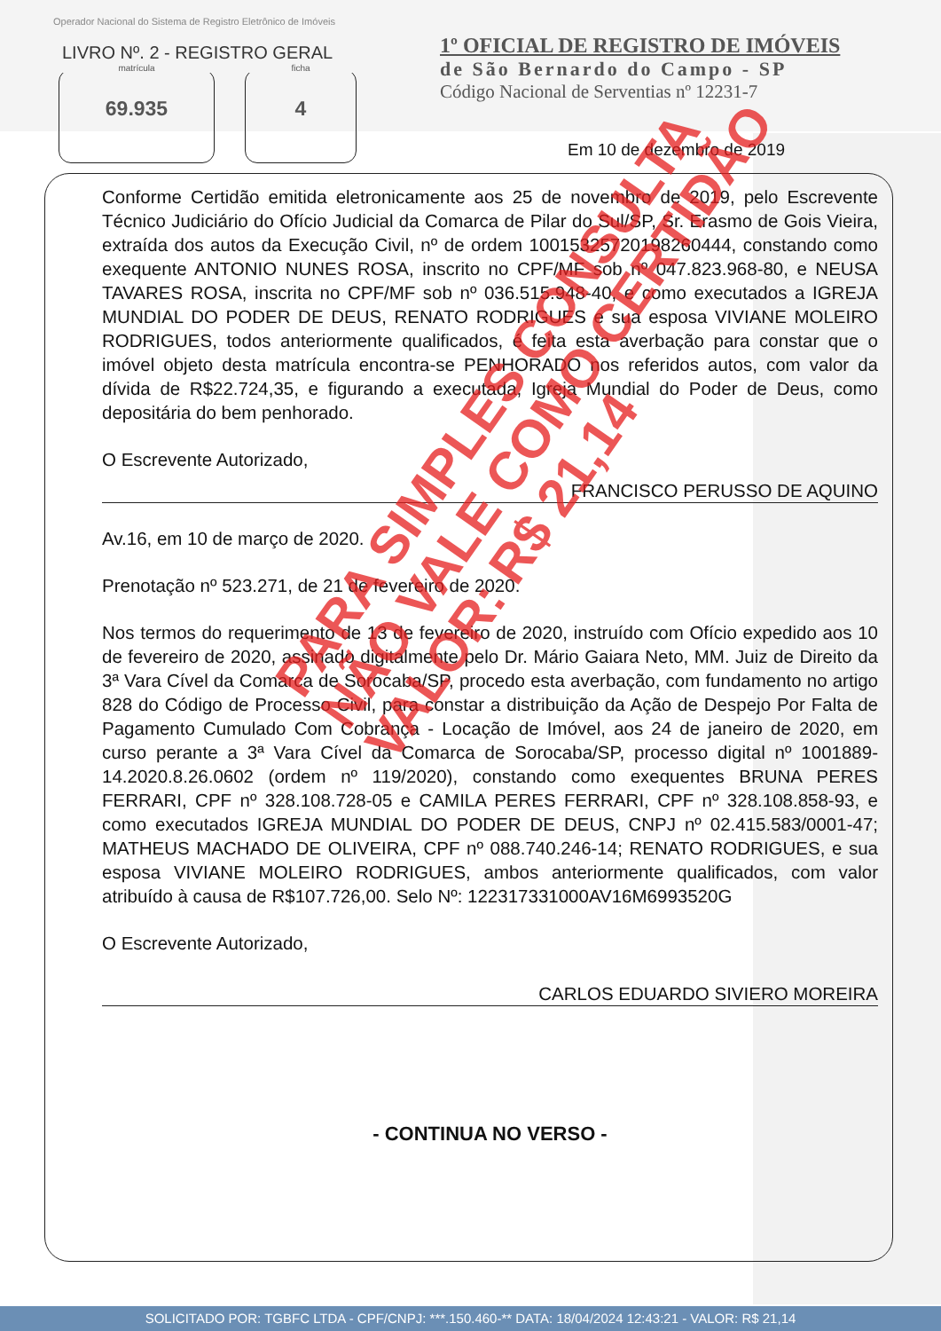Operador Nacional do Sistema de Registro Eletrônico de Imóveis
LIVRO Nº. 2 - REGISTRO GERAL
matrícula
69.935
ficha
4
1º OFICIAL DE REGISTRO DE IMÓVEIS
de São Bernardo do Campo - SP
Código Nacional de Serventias nº 12231-7
Em 10 de dezembro de 2019
Conforme Certidão emitida eletronicamente aos 25 de novembro de 2019, pelo Escrevente Técnico Judiciário do Ofício Judicial da Comarca de Pilar do Sul/SP, Sr. Erasmo de Gois Vieira, extraída dos autos da Execução Civil, nº de ordem 10015325720198260444, constando como exequente ANTONIO NUNES ROSA, inscrito no CPF/MF sob nº 047.823.968-80, e NEUSA TAVARES ROSA, inscrita no CPF/MF sob nº 036.515.948-40, e como executados a IGREJA MUNDIAL DO PODER DE DEUS, RENATO RODRIGUES e sua esposa VIVIANE MOLEIRO RODRIGUES, todos anteriormente qualificados, é feita esta averbação para constar que o imóvel objeto desta matrícula encontra-se PENHORADO nos referidos autos, com valor da dívida de R$22.724,35, e figurando a executada, Igreja Mundial do Poder de Deus, como depositária do bem penhorado.
O Escrevente Autorizado,
FRANCISCO PERUSSO DE AQUINO
Av.16, em 10 de março de 2020.
Prenotação nº 523.271, de 21 de fevereiro de 2020.
Nos termos do requerimento de 13 de fevereiro de 2020, instruído com Ofício expedido aos 10 de fevereiro de 2020, assinado digitalmente pelo Dr. Mário Gaiara Neto, MM. Juiz de Direito da 3ª Vara Cível da Comarca de Sorocaba/SP, procedo esta averbação, com fundamento no artigo 828 do Código de Processo Civil, para constar a distribuição da Ação de Despejo Por Falta de Pagamento Cumulado Com Cobrança - Locação de Imóvel, aos 24 de janeiro de 2020, em curso perante a 3ª Vara Cível da Comarca de Sorocaba/SP, processo digital nº 1001889-14.2020.8.26.0602 (ordem nº 119/2020), constando como exequentes BRUNA PERES FERRARI, CPF nº 328.108.728-05 e CAMILA PERES FERRARI, CPF nº 328.108.858-93, e como executados IGREJA MUNDIAL DO PODER DE DEUS, CNPJ nº 02.415.583/0001-47; MATHEUS MACHADO DE OLIVEIRA, CPF nº 088.740.246-14; RENATO RODRIGUES, e sua esposa VIVIANE MOLEIRO RODRIGUES, ambos anteriormente qualificados, com valor atribuído à causa de R$107.726,00. Selo Nº: 122317331000AV16M6993520G
O Escrevente Autorizado,
CARLOS EDUARDO SIVIERO MOREIRA
- CONTINUA NO VERSO -
PARA SIMPLES CONSULTA
NÃO VALE COMO CERTIDÃO
VALOR: R$ 21,14
SOLICITADO POR: TGBFC LTDA - CPF/CNPJ: ***.150.460-** DATA: 18/04/2024 12:43:21 - VALOR: R$ 21,14